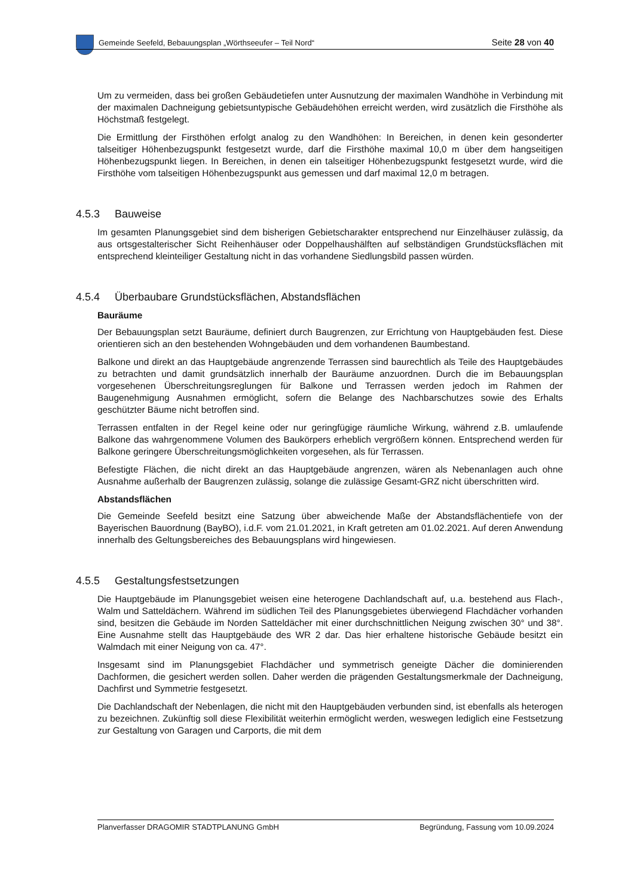Gemeinde Seefeld, Bebauungsplan „Wörthseeufer – Teil Nord“
Seite 28 von 40
Um zu vermeiden, dass bei großen Gebäudetiefen unter Ausnutzung der maximalen Wandhöhe in Verbindung mit der maximalen Dachneigung gebietsuntypische Gebäudehöhen erreicht werden, wird zusätzlich die Firsthöhe als Höchstmaß festgelegt.
Die Ermittlung der Firsthöhen erfolgt analog zu den Wandhöhen: In Bereichen, in denen kein gesonderter talseitiger Höhenbezugspunkt festgesetzt wurde, darf die Firsthöhe maximal 10,0 m über dem hangseitigen Höhenbezugspunkt liegen. In Bereichen, in denen ein talseitiger Höhenbezugspunkt festgesetzt wurde, wird die Firsthöhe vom talseitigen Höhenbezugspunkt aus gemessen und darf maximal 12,0 m betragen.
4.5.3 Bauweise
Im gesamten Planungsgebiet sind dem bisherigen Gebietscharakter entsprechend nur Einzelhäuser zulässig, da aus ortsgestalterischer Sicht Reihenhäuser oder Doppelhaushälften auf selbständigen Grundstücksflächen mit entsprechend kleinteiliger Gestaltung nicht in das vorhandene Siedlungsbild passen würden.
4.5.4 Überbaubare Grundstücksflächen, Abstandsflächen
Bauräume
Der Bebauungsplan setzt Bauräume, definiert durch Baugrenzen, zur Errichtung von Hauptgebäuden fest. Diese orientieren sich an den bestehenden Wohngebäuden und dem vorhandenen Baumbestand.
Balkone und direkt an das Hauptgebäude angrenzende Terrassen sind baurechtlich als Teile des Hauptgebäudes zu betrachten und damit grundsätzlich innerhalb der Bauräume anzuordnen. Durch die im Bebauungsplan vorgesehenen Überschreitungsreglungen für Balkone und Terrassen werden jedoch im Rahmen der Baugenehmigung Ausnahmen ermöglicht, sofern die Belange des Nachbarschutzes sowie des Erhalts geschützter Bäume nicht betroffen sind.
Terrassen entfalten in der Regel keine oder nur geringfügige räumliche Wirkung, während z.B. umlaufende Balkone das wahrgenommene Volumen des Baukörpers erheblich vergrößern können. Entsprechend werden für Balkone geringere Überschreitungsmöglichkeiten vorgesehen, als für Terrassen.
Befestigte Flächen, die nicht direkt an das Hauptgebäude angrenzen, wären als Nebenanlagen auch ohne Ausnahme außerhalb der Baugrenzen zulässig, solange die zulässige Gesamt-GRZ nicht überschritten wird.
Abstandsflächen
Die Gemeinde Seefeld besitzt eine Satzung über abweichende Maße der Abstandsflächentiefe von der Bayerischen Bauordnung (BayBO), i.d.F. vom 21.01.2021, in Kraft getreten am 01.02.2021. Auf deren Anwendung innerhalb des Geltungsbereiches des Bebauungsplans wird hingewiesen.
4.5.5 Gestaltungsfestsetzungen
Die Hauptgebäude im Planungsgebiet weisen eine heterogene Dachlandschaft auf, u.a. bestehend aus Flach-, Walm und Satteldächern. Während im südlichen Teil des Planungsgebietes überwiegend Flachdächer vorhanden sind, besitzen die Gebäude im Norden Satteldächer mit einer durchschnittlichen Neigung zwischen 30° und 38°. Eine Ausnahme stellt das Hauptgebäude des WR 2 dar. Das hier erhaltene historische Gebäude besitzt ein Walmdach mit einer Neigung von ca. 47°.
Insgesamt sind im Planungsgebiet Flachdächer und symmetrisch geneigte Dächer die dominierenden Dachformen, die gesichert werden sollen. Daher werden die prägenden Gestaltungsmerkmale der Dachneigung, Dachfirst und Symmetrie festgesetzt.
Die Dachlandschaft der Nebenlagen, die nicht mit den Hauptgebäuden verbunden sind, ist ebenfalls als heterogen zu bezeichnen. Zukünftig soll diese Flexibilität weiterhin ermöglicht werden, weswegen lediglich eine Festsetzung zur Gestaltung von Garagen und Carports, die mit dem
Planverfasser DRAGOMIR STADTPLANUNG GmbH
Begründung, Fassung vom 10.09.2024